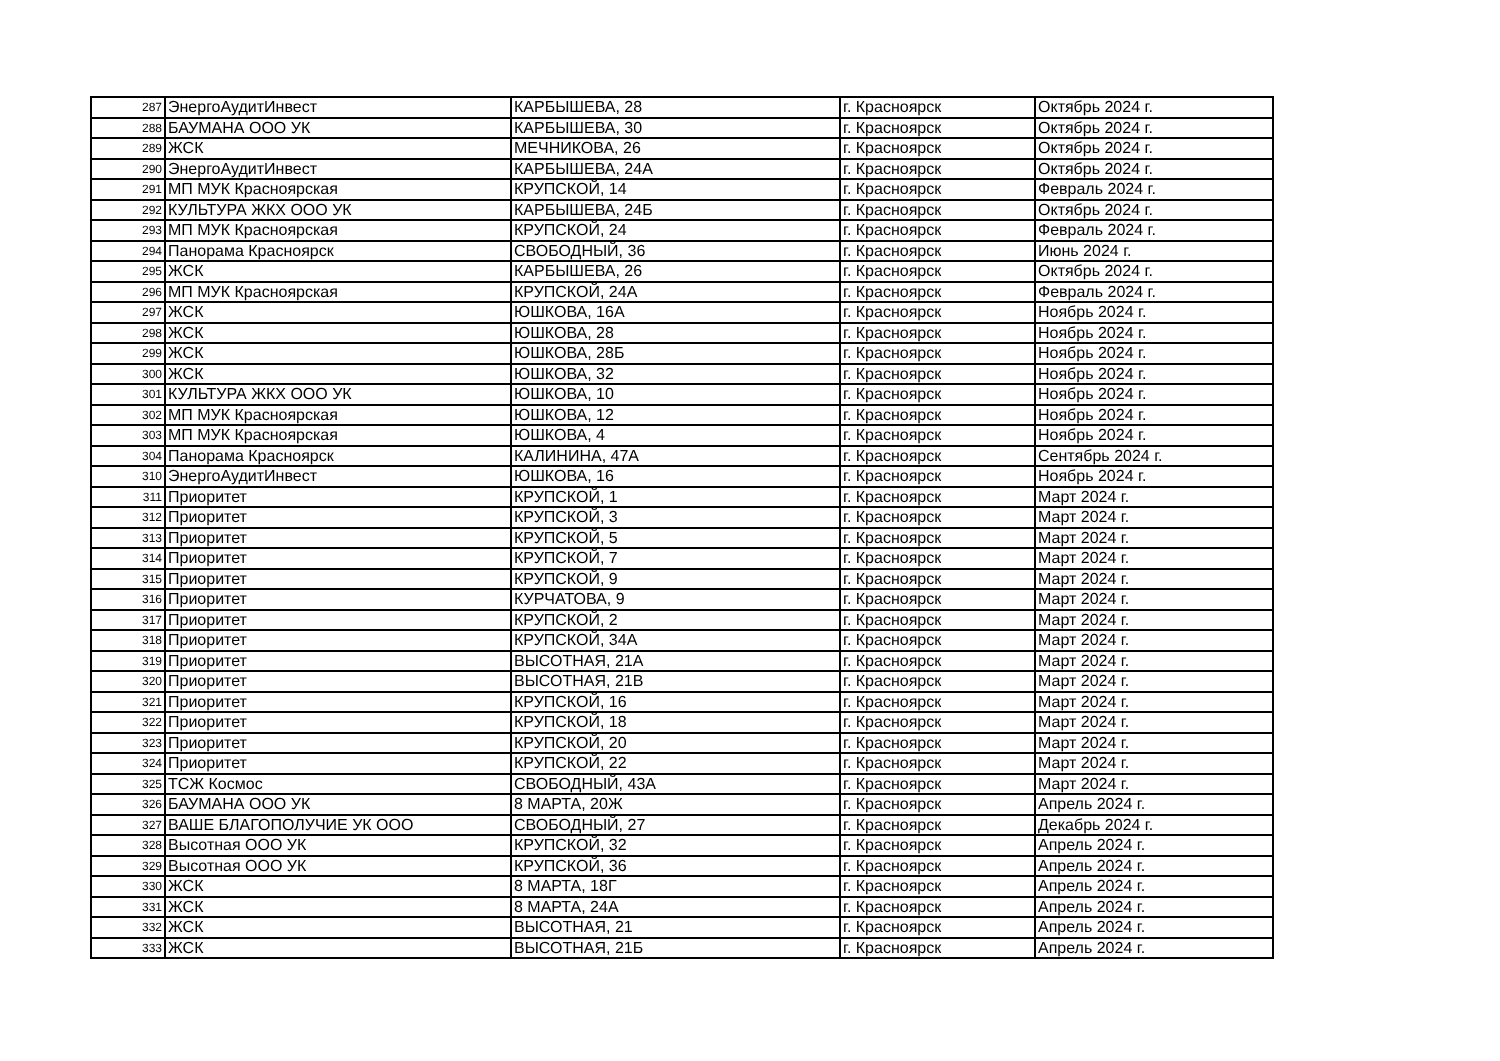| 287 | ЭнергоАудитИнвест | КАРБЫШЕВА, 28 | г. Красноярск | Октябрь 2024 г. |
| 288 | БАУМАНА ООО УК | КАРБЫШЕВА, 30 | г. Красноярск | Октябрь 2024 г. |
| 289 | ЖСК | МЕЧНИКОВА, 26 | г. Красноярск | Октябрь 2024 г. |
| 290 | ЭнергоАудитИнвест | КАРБЫШЕВА, 24А | г. Красноярск | Октябрь 2024 г. |
| 291 | МП МУК Красноярская | КРУПСКОЙ, 14 | г. Красноярск | Февраль 2024 г. |
| 292 | КУЛЬТУРА ЖКХ ООО УК | КАРБЫШЕВА, 24Б | г. Красноярск | Октябрь 2024 г. |
| 293 | МП МУК Красноярская | КРУПСКОЙ, 24 | г. Красноярск | Февраль 2024 г. |
| 294 | Панорама Красноярск | СВОБОДНЫЙ, 36 | г. Красноярск | Июнь 2024 г. |
| 295 | ЖСК | КАРБЫШЕВА, 26 | г. Красноярск | Октябрь 2024 г. |
| 296 | МП МУК Красноярская | КРУПСКОЙ, 24А | г. Красноярск | Февраль 2024 г. |
| 297 | ЖСК | ЮШКОВА, 16А | г. Красноярск | Ноябрь 2024 г. |
| 298 | ЖСК | ЮШКОВА, 28 | г. Красноярск | Ноябрь 2024 г. |
| 299 | ЖСК | ЮШКОВА, 28Б | г. Красноярск | Ноябрь 2024 г. |
| 300 | ЖСК | ЮШКОВА, 32 | г. Красноярск | Ноябрь 2024 г. |
| 301 | КУЛЬТУРА ЖКХ ООО УК | ЮШКОВА, 10 | г. Красноярск | Ноябрь 2024 г. |
| 302 | МП МУК Красноярская | ЮШКОВА, 12 | г. Красноярск | Ноябрь 2024 г. |
| 303 | МП МУК Красноярская | ЮШКОВА, 4 | г. Красноярск | Ноябрь 2024 г. |
| 304 | Панорама Красноярск | КАЛИНИНА, 47А | г. Красноярск | Сентябрь 2024 г. |
| 310 | ЭнергоАудитИнвест | ЮШКОВА, 16 | г. Красноярск | Ноябрь 2024 г. |
| 311 | Приоритет | КРУПСКОЙ, 1 | г. Красноярск | Март 2024 г. |
| 312 | Приоритет | КРУПСКОЙ, 3 | г. Красноярск | Март 2024 г. |
| 313 | Приоритет | КРУПСКОЙ, 5 | г. Красноярск | Март 2024 г. |
| 314 | Приоритет | КРУПСКОЙ, 7 | г. Красноярск | Март 2024 г. |
| 315 | Приоритет | КРУПСКОЙ, 9 | г. Красноярск | Март 2024 г. |
| 316 | Приоритет | КУРЧАТОВА, 9 | г. Красноярск | Март 2024 г. |
| 317 | Приоритет | КРУПСКОЙ, 2 | г. Красноярск | Март 2024 г. |
| 318 | Приоритет | КРУПСКОЙ, 34А | г. Красноярск | Март 2024 г. |
| 319 | Приоритет | ВЫСОТНАЯ, 21А | г. Красноярск | Март 2024 г. |
| 320 | Приоритет | ВЫСОТНАЯ, 21В | г. Красноярск | Март 2024 г. |
| 321 | Приоритет | КРУПСКОЙ, 16 | г. Красноярск | Март 2024 г. |
| 322 | Приоритет | КРУПСКОЙ, 18 | г. Красноярск | Март 2024 г. |
| 323 | Приоритет | КРУПСКОЙ, 20 | г. Красноярск | Март 2024 г. |
| 324 | Приоритет | КРУПСКОЙ, 22 | г. Красноярск | Март 2024 г. |
| 325 | ТСЖ Космос | СВОБОДНЫЙ, 43А | г. Красноярск | Март 2024 г. |
| 326 | БАУМАНА ООО УК | 8 МАРТА, 20Ж | г. Красноярск | Апрель 2024 г. |
| 327 | ВАШЕ БЛАГОПОЛУЧИЕ УК ООО | СВОБОДНЫЙ, 27 | г. Красноярск | Декабрь 2024 г. |
| 328 | Высотная ООО УК | КРУПСКОЙ, 32 | г. Красноярск | Апрель 2024 г. |
| 329 | Высотная ООО УК | КРУПСКОЙ, 36 | г. Красноярск | Апрель 2024 г. |
| 330 | ЖСК | 8 МАРТА, 18Г | г. Красноярск | Апрель 2024 г. |
| 331 | ЖСК | 8 МАРТА, 24А | г. Красноярск | Апрель 2024 г. |
| 332 | ЖСК | ВЫСОТНАЯ, 21 | г. Красноярск | Апрель 2024 г. |
| 333 | ЖСК | ВЫСОТНАЯ, 21Б | г. Красноярск | Апрель 2024 г. |